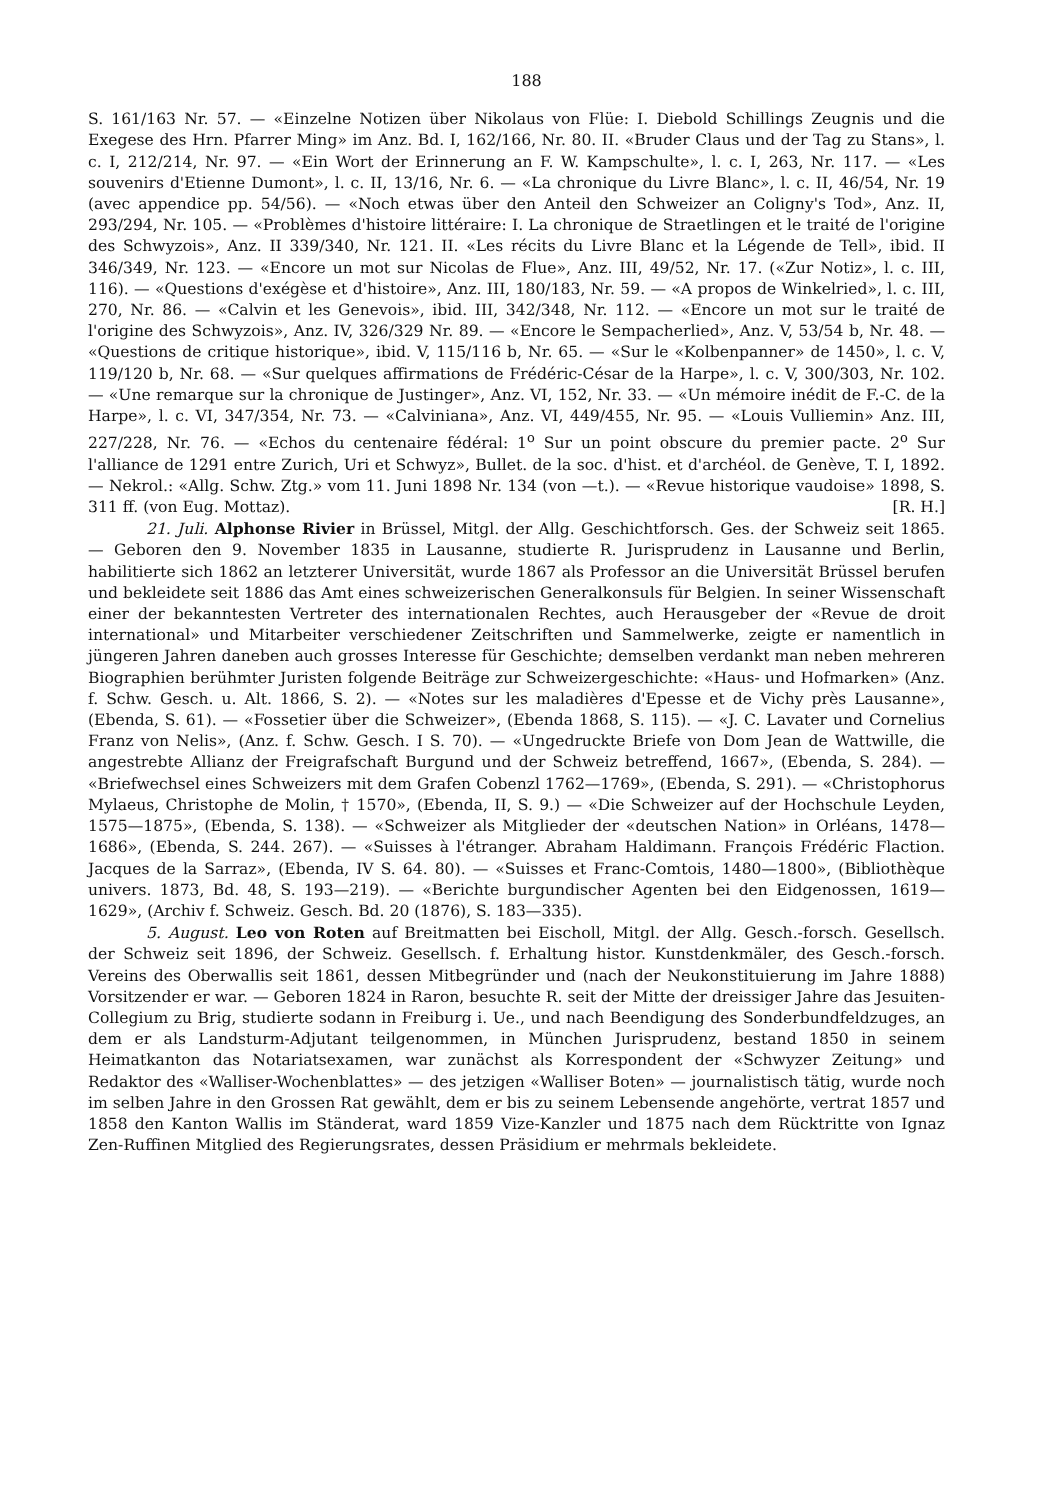188
S. 161/163 Nr. 57. — «Einzelne Notizen über Nikolaus von Flüe: I. Diebold Schillings Zeugnis und die Exegese des Hrn. Pfarrer Ming» im Anz. Bd. I, 162/166, Nr. 80. II. «Bruder Claus und der Tag zu Stans», l. c. I, 212/214, Nr. 97. — «Ein Wort der Erinnerung an F. W. Kampschulte», l. c. I, 263, Nr. 117. — «Les souvenirs d'Etienne Dumont», l. c. II, 13/16, Nr. 6. — «La chronique du Livre Blanc», l. c. II, 46/54, Nr. 19 (avec appendice pp. 54/56). — «Noch etwas über den Anteil den Schweizer an Coligny's Tod», Anz. II, 293/294, Nr. 105. — «Problèmes d'histoire littéraire: I. La chronique de Straetlingen et le traité de l'origine des Schwyzois», Anz. II 339/340, Nr. 121. II. «Les récits du Livre Blanc et la Légende de Tell», ibid. II 346/349, Nr. 123. — «Encore un mot sur Nicolas de Flue», Anz. III, 49/52, Nr. 17. («Zur Notiz», l. c. III, 116). — «Questions d'exégèse et d'histoire», Anz. III, 180/183, Nr. 59. — «A propos de Winkelried», l. c. III, 270, Nr. 86. — «Calvin et les Genevois», ibid. III, 342/348, Nr. 112. — «Encore un mot sur le traité de l'origine des Schwyzois», Anz. IV, 326/329 Nr. 89. — «Encore le Sempacherlied», Anz. V, 53/54 b, Nr. 48. — «Questions de critique historique», ibid. V, 115/116 b, Nr. 65. — «Sur le «Kolbenpanner» de 1450», l. c. V, 119/120 b, Nr. 68. — «Sur quelques affirmations de Frédéric-César de la Harpe», l. c. V, 300/303, Nr. 102. — «Une remarque sur la chronique de Justinger», Anz. VI, 152, Nr. 33. — «Un mémoire inédit de F.-C. de la Harpe», l. c. VI, 347/354, Nr. 73. — «Calviniana», Anz. VI, 449/455, Nr. 95. — «Louis Vulliemin» Anz. III, 227/228, Nr. 76. — «Echos du centenaire fédéral: 1<sup>o</sup> Sur un point obscure du premier pacte. 2<sup>o</sup> Sur l'alliance de 1291 entre Zurich, Uri et Schwyz», Bullet. de la soc. d'hist. et d'archéol. de Genève, T. I, 1892. — Nekrol.: «Allg. Schw. Ztg.» vom 11. Juni 1898 Nr. 134 (von —t.). — «Revue historique vaudoise» 1898, S. 311 ff. (von Eug. Mottaz). [R. H.]
21. Juli. Alphonse Rivier in Brüssel, Mitgl. der Allg. Geschichtforsch. Ges. der Schweiz seit 1865. — Geboren den 9. November 1835 in Lausanne, studierte R. Jurisprudenz in Lausanne und Berlin, habilitierte sich 1862 an letzterer Universität, wurde 1867 als Professor an die Universität Brüssel berufen und bekleidete seit 1886 das Amt eines schweizerischen Generalkonsuls für Belgien. In seiner Wissenschaft einer der bekanntesten Vertreter des internationalen Rechtes, auch Herausgeber der «Revue de droit international» und Mitarbeiter verschiedener Zeitschriften und Sammelwerke, zeigte er namentlich in jüngeren Jahren daneben auch grosses Interesse für Geschichte; demselben verdankt man neben mehreren Biographien berühmter Juristen folgende Beiträge zur Schweizergeschichte: «Haus- und Hofmarken» (Anz. f. Schw. Gesch. u. Alt. 1866, S. 2). — «Notes sur les maladières d'Epesse et de Vichy près Lausanne», (Ebenda, S. 61). — «Fossetier über die Schweizer», (Ebenda 1868, S. 115). — «J. C. Lavater und Cornelius Franz von Nelis», (Anz. f. Schw. Gesch. I S. 70). — «Ungedruckte Briefe von Dom Jean de Wattwille, die angestrebte Allianz der Freigrafschaft Burgund und der Schweiz betreffend, 1667», (Ebenda, S. 284). — «Briefwechsel eines Schweizers mit dem Grafen Cobenzl 1762—1769», (Ebenda, S. 291). — «Christophorus Mylaeus, Christophe de Molin, † 1570», (Ebenda, II, S. 9.) — «Die Schweizer auf der Hochschule Leyden, 1575—1875», (Ebenda, S. 138). — «Schweizer als Mitglieder der «deutschen Nation» in Orléans, 1478—1686», (Ebenda, S. 244. 267). — «Suisses à l'étranger. Abraham Haldimann. François Frédéric Flaction. Jacques de la Sarraz», (Ebenda, IV S. 64. 80). — «Suisses et Franc-Comtois, 1480—1800», (Bibliothèque univers. 1873, Bd. 48, S. 193—219). — «Berichte burgundischer Agenten bei den Eidgenossen, 1619—1629», (Archiv f. Schweiz. Gesch. Bd. 20 (1876), S. 183—335).
5. August. Leo von Roten auf Breitmatten bei Eischoll, Mitgl. der Allg. Gesch.-forsch. Gesellsch. der Schweiz seit 1896, der Schweiz. Gesellsch. f. Erhaltung histor. Kunstdenkmäler, des Gesch.-forsch. Vereins des Oberwallis seit 1861, dessen Mitbegründer und (nach der Neukonstituierung im Jahre 1888) Vorsitzender er war. — Geboren 1824 in Raron, besuchte R. seit der Mitte der dreissiger Jahre das Jesuiten-Collegium zu Brig, studierte sodann in Freiburg i. Ue., und nach Beendigung des Sonderbundfeldzuges, an dem er als Landsturm-Adjutant teilgenommen, in München Jurisprudenz, bestand 1850 in seinem Heimatkanton das Notariatsexamen, war zunächst als Korrespondent der «Schwyzer Zeitung» und Redaktor des «Walliser-Wochenblattes» — des jetzigen «Walliser Boten» — journalistisch tätig, wurde noch im selben Jahre in den Grossen Rat gewählt, dem er bis zu seinem Lebensende angehörte, vertrat 1857 und 1858 den Kanton Wallis im Ständerat, ward 1859 Vize-Kanzler und 1875 nach dem Rücktritte von Ignaz Zen-Ruffinen Mitglied des Regierungsrates, dessen Präsidium er mehrmals bekleidete.